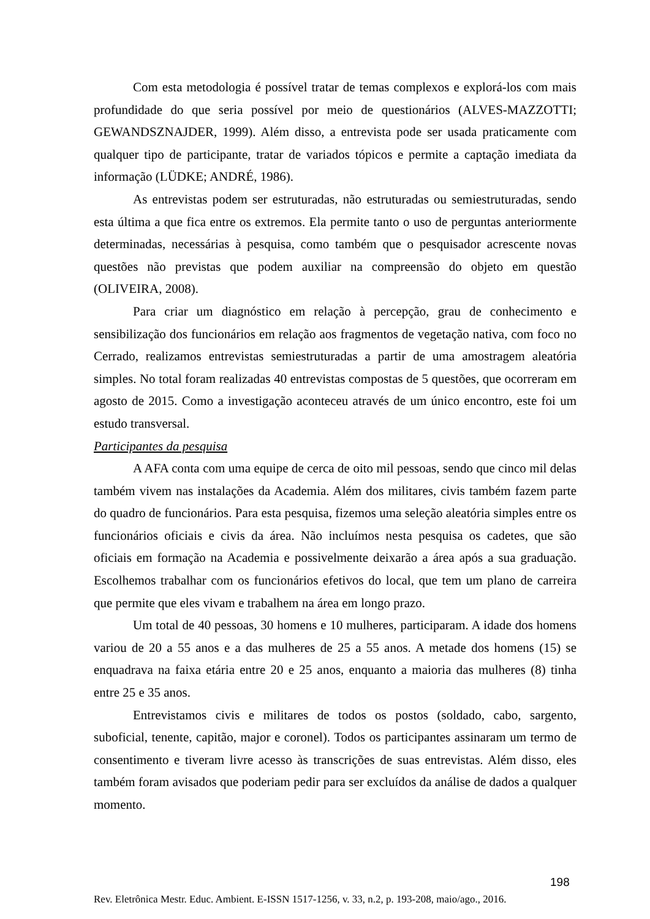Com esta metodologia é possível tratar de temas complexos e explorá-los com mais profundidade do que seria possível por meio de questionários (ALVES-MAZZOTTI; GEWANDSZNAJDER, 1999). Além disso, a entrevista pode ser usada praticamente com qualquer tipo de participante, tratar de variados tópicos e permite a captação imediata da informação (LÜDKE; ANDRÉ, 1986).
As entrevistas podem ser estruturadas, não estruturadas ou semiestruturadas, sendo esta última a que fica entre os extremos. Ela permite tanto o uso de perguntas anteriormente determinadas, necessárias à pesquisa, como também que o pesquisador acrescente novas questões não previstas que podem auxiliar na compreensão do objeto em questão (OLIVEIRA, 2008).
Para criar um diagnóstico em relação à percepção, grau de conhecimento e sensibilização dos funcionários em relação aos fragmentos de vegetação nativa, com foco no Cerrado, realizamos entrevistas semiestruturadas a partir de uma amostragem aleatória simples. No total foram realizadas 40 entrevistas compostas de 5 questões, que ocorreram em agosto de 2015. Como a investigação aconteceu através de um único encontro, este foi um estudo transversal.
Participantes da pesquisa
A AFA conta com uma equipe de cerca de oito mil pessoas, sendo que cinco mil delas também vivem nas instalações da Academia. Além dos militares, civis também fazem parte do quadro de funcionários. Para esta pesquisa, fizemos uma seleção aleatória simples entre os funcionários oficiais e civis da área. Não incluímos nesta pesquisa os cadetes, que são oficiais em formação na Academia e possivelmente deixarão a área após a sua graduação. Escolhemos trabalhar com os funcionários efetivos do local, que tem um plano de carreira que permite que eles vivam e trabalhem na área em longo prazo.
Um total de 40 pessoas, 30 homens e 10 mulheres, participaram. A idade dos homens variou de 20 a 55 anos e a das mulheres de 25 a 55 anos. A metade dos homens (15) se enquadrava na faixa etária entre 20 e 25 anos, enquanto a maioria das mulheres (8) tinha entre 25 e 35 anos.
Entrevistamos civis e militares de todos os postos (soldado, cabo, sargento, suboficial, tenente, capitão, major e coronel). Todos os participantes assinaram um termo de consentimento e tiveram livre acesso às transcrições de suas entrevistas. Além disso, eles também foram avisados que poderiam pedir para ser excluídos da análise de dados a qualquer momento.
198
Rev. Eletrônica Mestr. Educ. Ambient. E-ISSN 1517-1256, v. 33, n.2, p. 193-208, maio/ago., 2016.